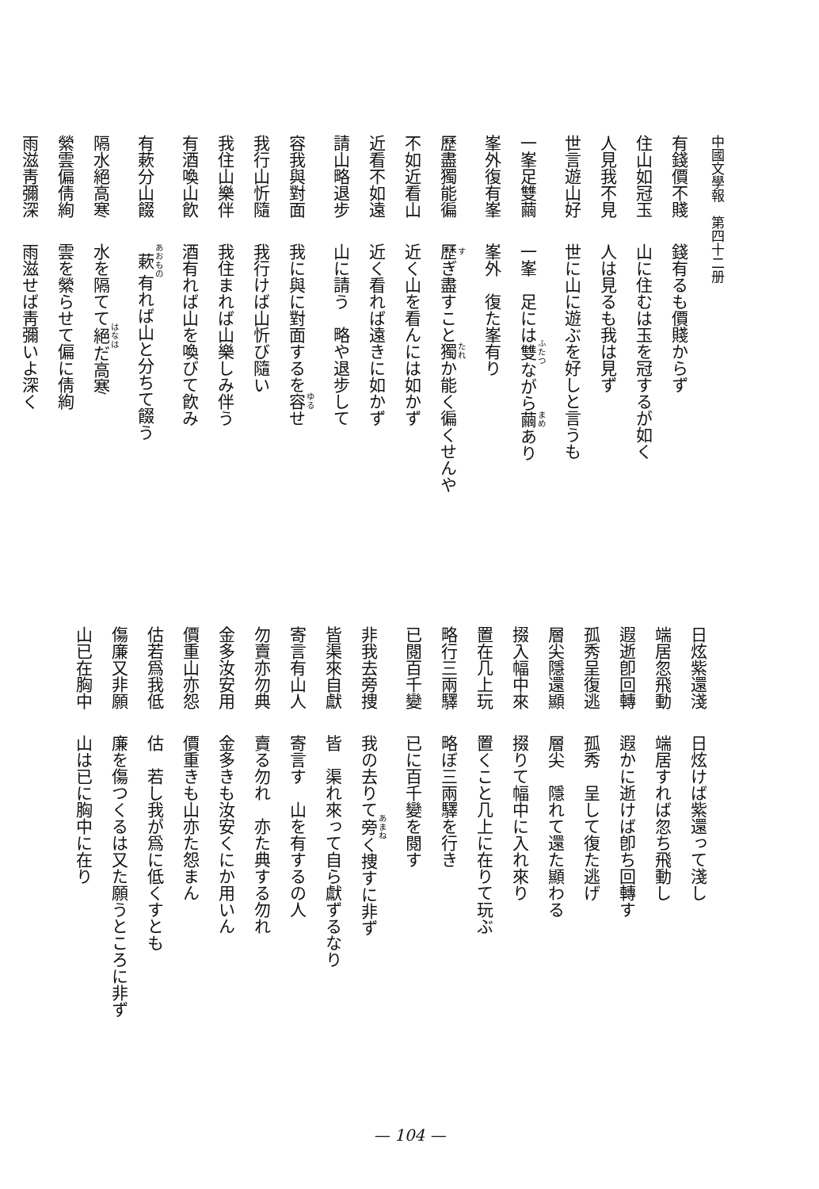中國文學報　第四十二册
有錢價不賤 錢有るも價賤からず
住山如冠玉 山に住むは玉を冠するが如く
人見我不見 人は見るも我は見ず
世言遊山好 世に山に遊ぶを好しと言うも
一峯足雙繭 一峯　足には雙ながら繭あり
峯外復有峯 峯外　復た峯有り
歷盡獨能徧 歷ぎ盡すこと獨か能く徧くせんや
不如近看山 近く山を看んには如かず
近看不如遠 近く看れば遠きに如かず
請山略退步 山に請う　略や退步して
容我與對面 我に與に對面するを容せ
我行山忻隨 我行けば山忻び隨い
我住山樂伴 我住まれば山樂しみ伴う
有酒喚山飮 酒有れば山を喚びて飮み
有蔌分山餟 蔌有れば山と分ちて餟う
隔水絕高寒 水を隔てて絕だ高寒
縈雲偏倩絢 雲を縈らせて偏に倩絢
雨滋靑彌深 雨滋せば靑彌いよ深く
日炫紫還淺 日炫けば紫還って淺し
端居忽飛動 端居すれば忽ち飛動し
遐逝卽回轉 遐かに逝けば卽ち回轉す
孤秀呈復逃 孤秀　呈して復た逃げ
層尖隱還顯 層尖　隱れて還た顯わる
掇入幅中來 掇りて幅中に入れ來り
置在几上玩 置くこと几上に在りて玩ぶ
略行三兩驛 略ぼ三兩驛を行き
已閱百千變 已に百千變を閱す
非我去旁捜 我の去りて旁く捜すに非ず
皆渠來自獻 皆　渠れ來って自ら獻ずるなり
寄言有山人 寄言す　山を有するの人
勿賣亦勿典 賣る勿れ　亦た典する勿れ
金多汝安用 金多きも汝安くにか用いん
價重山亦怨 價重きも山亦た怨まん
估若爲我低 估　若し我が爲に低くすとも
傷廉又非願 廉を傷つくるは又た願うところに非ず
山已在胸中 山は已に胸中に在り
— 104 —